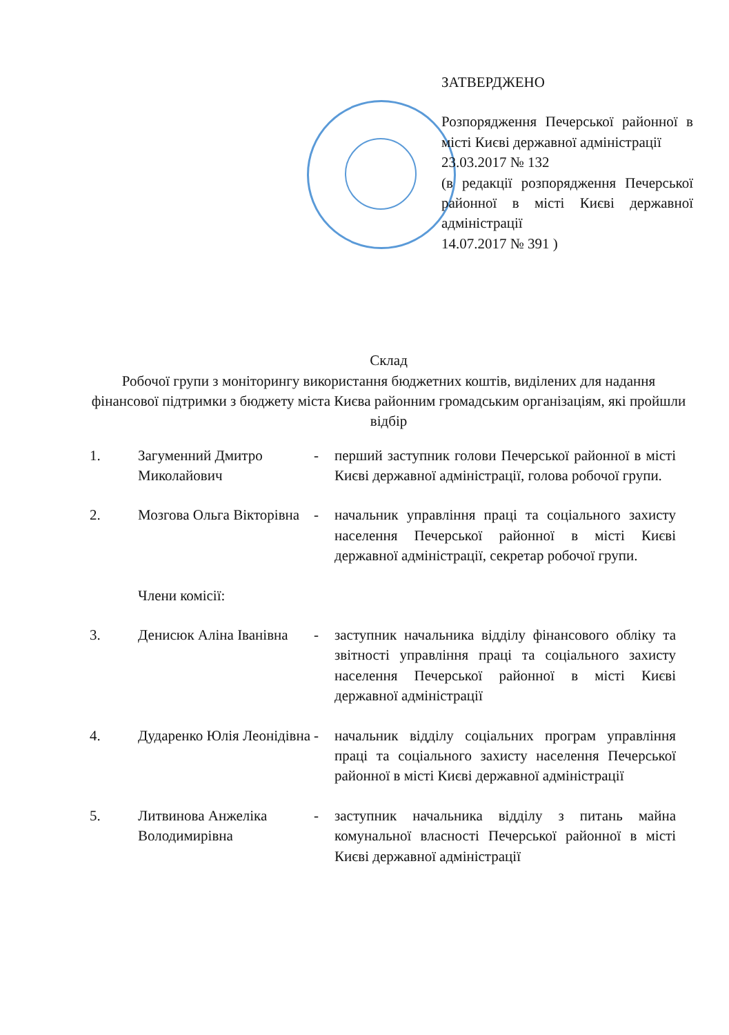ЗАТВЕРДЖЕНО
Розпорядження Печерської районної в місті Києві державної адміністрації
23.03.2017 № 132
(в редакції розпорядження Печерської районної в місті Києві державної адміністрації
14.07.2017 № 391 )
Склад
Робочої групи з моніторингу використання бюджетних коштів, виділених для надання фінансової підтримки з бюджету міста Києва районним громадським організаціям, які пройшли відбір
| 1. | Загуменний Дмитро Миколайович | - | перший заступник голови Печерської районної в місті Києві державної адміністрації, голова робочої групи. |
| 2. | Мозгова Ольга Вікторівна | - | начальник управління праці та соціального захисту населення Печерської районної в місті Києві державної адміністрації, секретар робочої групи. |
| | Члени комісії: | | |
| 3. | Денисюк Аліна Іванівна | - | заступник начальника відділу фінансового обліку та звітності управління праці та соціального захисту населення Печерської районної в місті Києві державної адміністрації |
| 4. | Дударенко Юлія Леонідівна | - | начальник відділу соціальних програм управління праці та соціального захисту населення Печерської районної в місті Києві державної адміністрації |
| 5. | Литвинова Анжеліка Володимирівна | - | заступник начальника відділу з питань майна комунальної власності Печерської районної в місті Києві державної адміністрації |